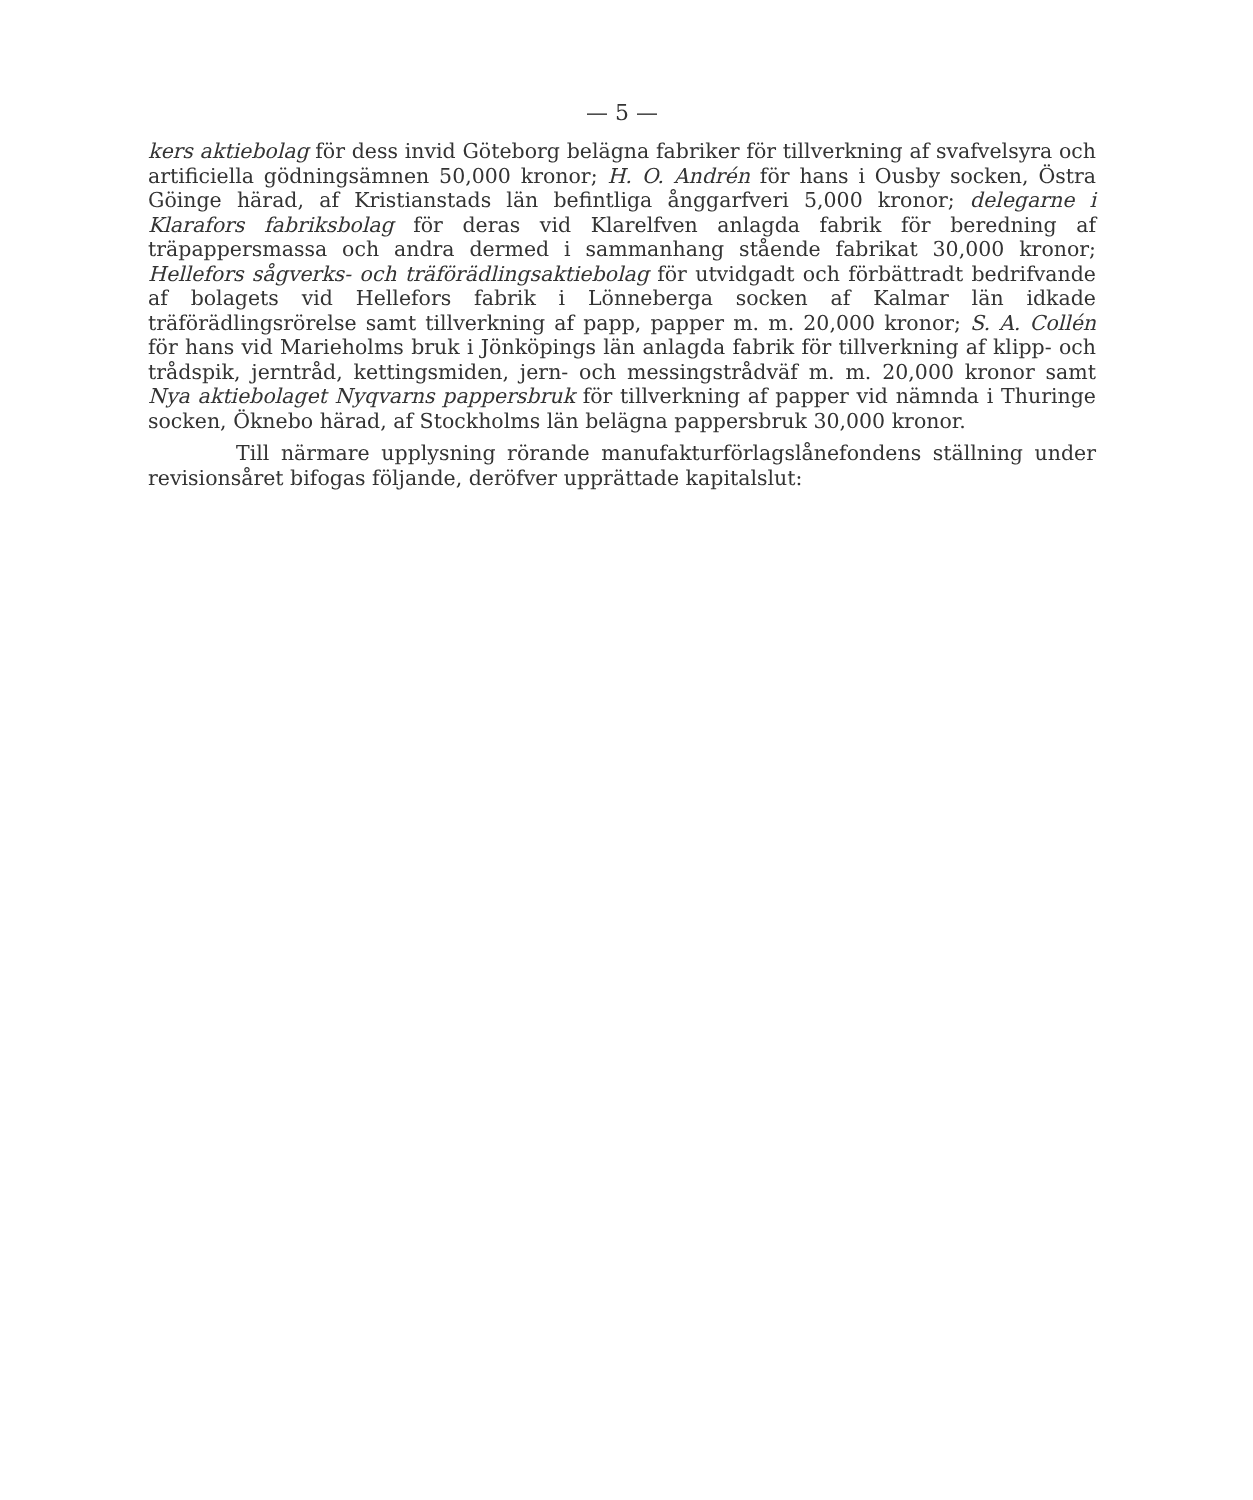— 5 —
kers aktiebolag för dess invid Göteborg belägna fabriker för tillverkning af svafvelsyra och artificiella gödningsämnen 50,000 kronor; H. O. Andrén för hans i Ousby socken, Östra Göinge härad, af Kristianstads län befintliga ånggarfveri 5,000 kronor; delegarne i Klarafors fabriksbolag för deras vid Klarelfven anlagda fabrik för beredning af träpappersmassa och andra dermed i sammanhang stående fabrikat 30,000 kronor; Hellefors sågverks- och träförädlingsaktiebolag för utvidgadt och förbättradt bedrifvande af bolagets vid Hellefors fabrik i Lönneberga socken af Kalmar län idkade träförädlingsrörelse samt tillverkning af papp, papper m. m. 20,000 kronor; S. A. Collén för hans vid Marieholms bruk i Jönköpings län anlagda fabrik för tillverkning af klipp- och trådspik, jerntråd, kettingsmiden, jern- och messingstrådväf m. m. 20,000 kronor samt Nya aktiebolaget Nyqvarns pappersbruk för tillverkning af papper vid nämnda i Thuringe socken, Öknebo härad, af Stockholms län belägna pappersbruk 30,000 kronor.
Till närmare upplysning rörande manufakturförlagslånefondens ställning under revisionsåret bifogas följande, deröfver upprättade kapitalslut: